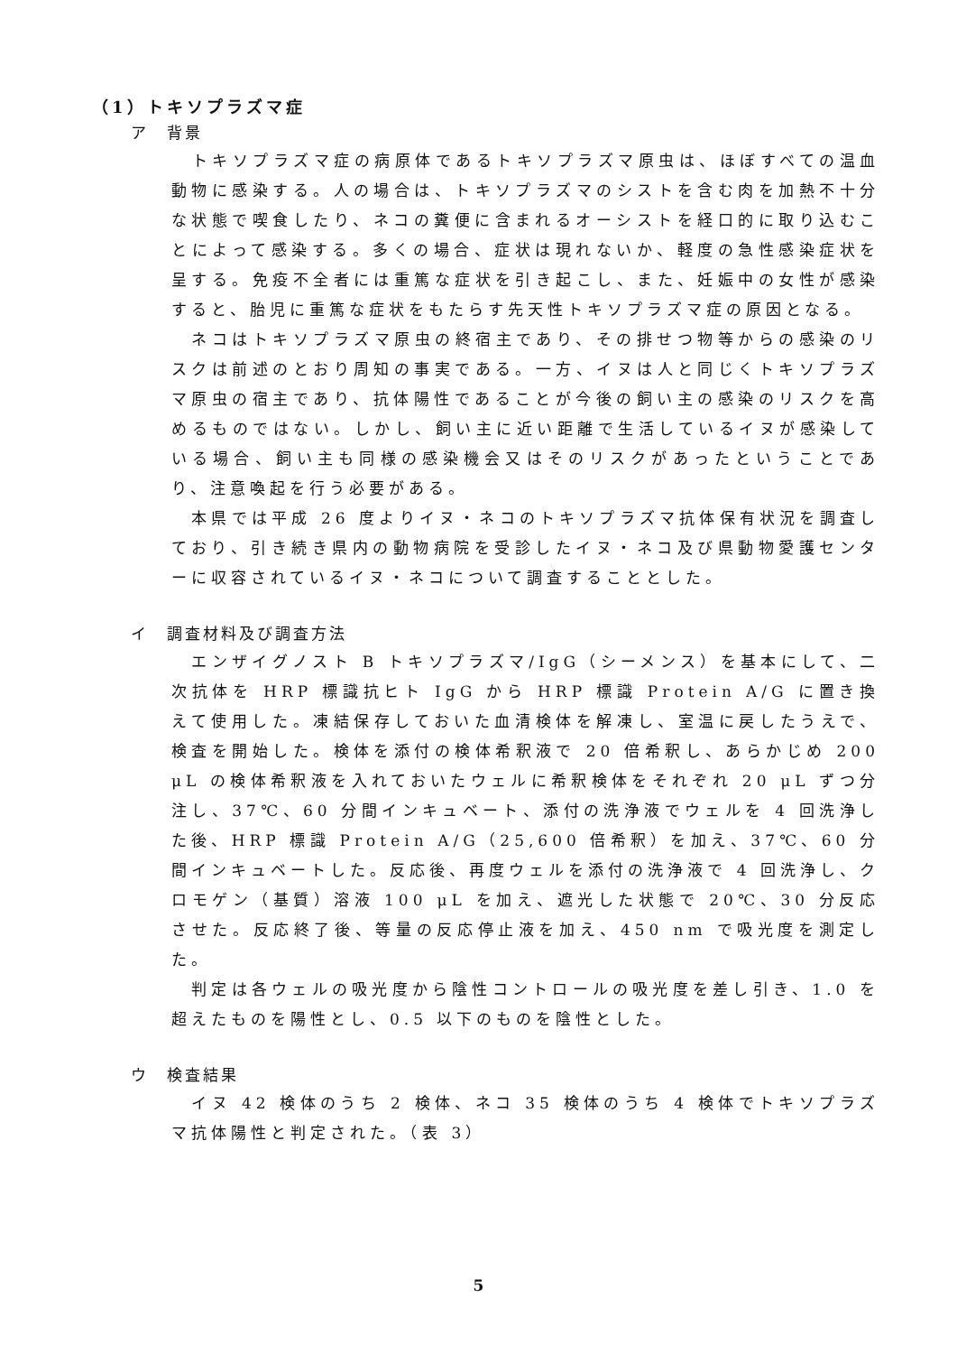（1）トキソプラズマ症
ア　背景
　トキソプラズマ症の病原体であるトキソプラズマ原虫は、ほぼすべての温血動物に感染する。人の場合は、トキソプラズマのシストを含む肉を加熱不十分な状態で喫食したり、ネコの糞便に含まれるオーシストを経口的に取り込むことによって感染する。多くの場合、症状は現れないか、軽度の急性感染症状を呈する。免疫不全者には重篤な症状を引き起こし、また、妊娠中の女性が感染すると、胎児に重篤な症状をもたらす先天性トキソプラズマ症の原因となる。
　ネコはトキソプラズマ原虫の終宿主であり、その排せつ物等からの感染のリスクは前述のとおり周知の事実である。一方、イヌは人と同じくトキソプラズマ原虫の宿主であり、抗体陽性であることが今後の飼い主の感染のリスクを高めるものではない。しかし、飼い主に近い距離で生活しているイヌが感染している場合、飼い主も同様の感染機会又はそのリスクがあったということであり、注意喚起を行う必要がある。
　本県では平成 26 度よりイヌ・ネコのトキソプラズマ抗体保有状況を調査しており、引き続き県内の動物病院を受診したイヌ・ネコ及び県動物愛護センターに収容されているイヌ・ネコについて調査することとした。
イ　調査材料及び調査方法
　エンザイグノスト B トキソプラズマ/IgG（シーメンス）を基本にして、二次抗体を HRP 標識抗ヒト IgG から HRP 標識 Protein A/G に置き換えて使用した。凍結保存しておいた血清検体を解凍し、室温に戻したうえで、検査を開始した。検体を添付の検体希釈液で 20 倍希釈し、あらかじめ 200 μL の検体希釈液を入れておいたウェルに希釈検体をそれぞれ 20 μL ずつ分注し、37℃、60 分間インキュベート、添付の洗浄液でウェルを 4 回洗浄した後、HRP 標識 Protein A/G（25,600 倍希釈）を加え、37℃、60 分間インキュベートした。反応後、再度ウェルを添付の洗浄液で 4 回洗浄し、クロモゲン（基質）溶液 100 μL を加え、遮光した状態で 20℃、30 分反応させた。反応終了後、等量の反応停止液を加え、450 nm で吸光度を測定した。
　判定は各ウェルの吸光度から陰性コントロールの吸光度を差し引き、1.0 を超えたものを陽性とし、0.5 以下のものを陰性とした。
ウ　検査結果
　イヌ 42 検体のうち 2 検体、ネコ 35 検体のうち 4 検体でトキソプラズマ抗体陽性と判定された。（表 3）
5